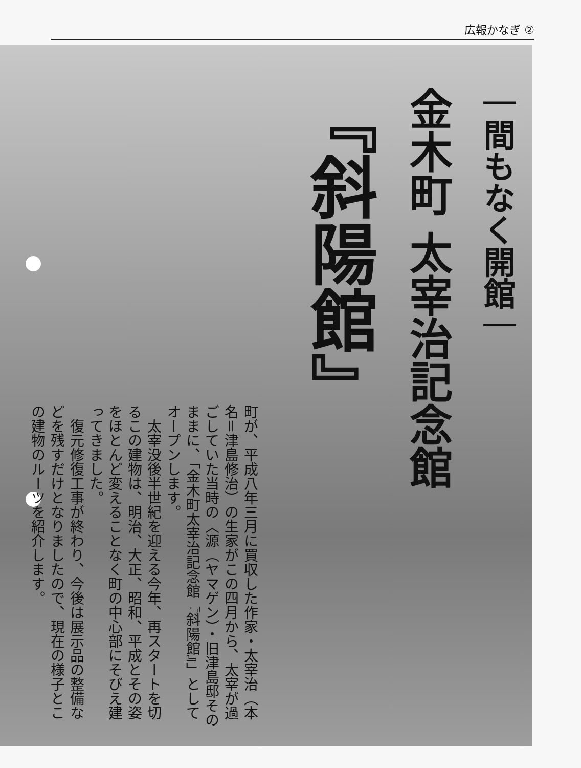広報かなぎ ②
｜間もなく開館｜
金木町 太宰治記念館
『斜陽館』
町が、平成八年三月に買収した作家・太宰治（本名＝津島修治）の生家がこの四月から、太宰が過ごしていた当時の〈源（ヤマゲン）・旧津島邸そのままに、「金木町太宰治記念館『斜陽館』」としてオープンします。
　太宰没後半世紀を迎える今年、再スタートを切るこの建物は、明治、大正、昭和、平成とその姿をほとんど変えることなく町の中心部にそびえ建ってきました。
　復元修復工事が終わり、今後は展示品の整備などを残すだけとなりましたので、現在の様子とこの建物のルーツを紹介します。